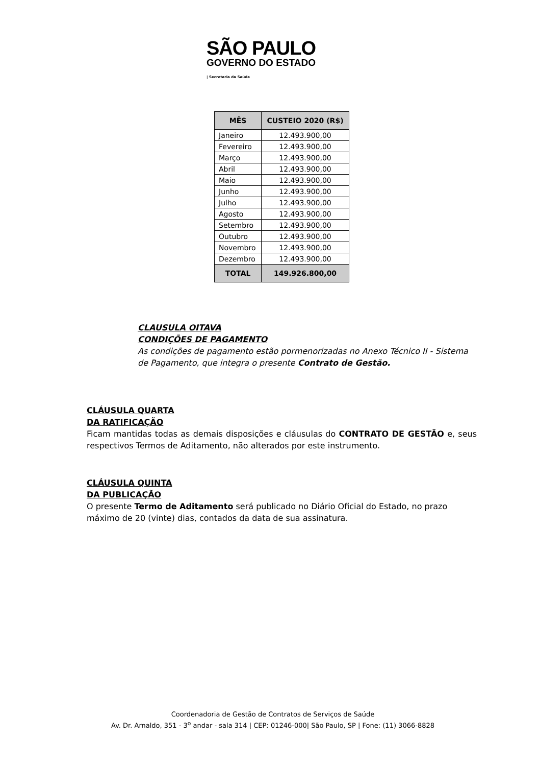SÃO PAULO
GOVERNO DO ESTADO
| Secretaria da Saúde
| MÊS | CUSTEIO 2020 (R$) |
| --- | --- |
| Janeiro | 12.493.900,00 |
| Fevereiro | 12.493.900,00 |
| Março | 12.493.900,00 |
| Abril | 12.493.900,00 |
| Maio | 12.493.900,00 |
| Junho | 12.493.900,00 |
| Julho | 12.493.900,00 |
| Agosto | 12.493.900,00 |
| Setembro | 12.493.900,00 |
| Outubro | 12.493.900,00 |
| Novembro | 12.493.900,00 |
| Dezembro | 12.493.900,00 |
| TOTAL | 149.926.800,00 |
CLAUSULA OITAVA
CONDIÇÕES DE PAGAMENTO
As condições de pagamento estão pormenorizadas no Anexo Técnico II - Sistema de Pagamento, que integra o presente Contrato de Gestão.
CLÁUSULA QUARTA
DA RATIFICAÇÃO
Ficam mantidas todas as demais disposições e cláusulas do CONTRATO DE GESTÃO e, seus respectivos Termos de Aditamento, não alterados por este instrumento.
CLÁUSULA QUINTA
DA PUBLICAÇÃO
O presente Termo de Aditamento será publicado no Diário Oficial do Estado, no prazo máximo de 20 (vinte) dias, contados da data de sua assinatura.
Coordenadoria de Gestão de Contratos de Serviços de Saúde
Av. Dr. Arnaldo, 351 - 3<sup>o</sup> andar - sala 314 | CEP: 01246-000| São Paulo, SP | Fone: (11) 3066-8828